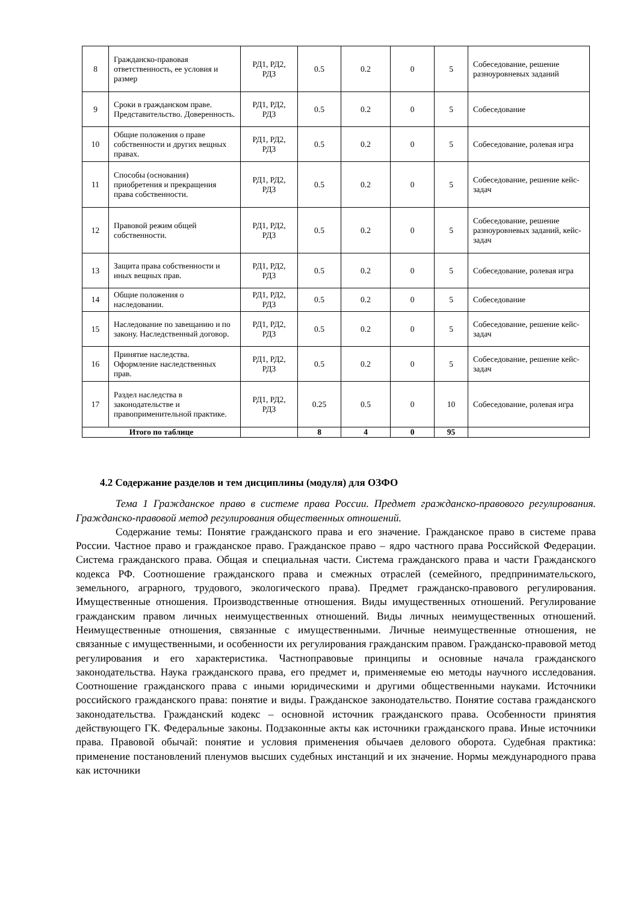| 8 | Гражданско-правовая ответственность, ее условия и размер | РД1, РД2, РД3 | 0.5 | 0.2 | 0 | 5 | Собеседование, решение разноуровневых заданий |
| 9 | Сроки в гражданском праве. Представительство. Доверенность. | РД1, РД2, РД3 | 0.5 | 0.2 | 0 | 5 | Собеседование |
| 10 | Общие положения о праве собственности и других вещных правах. | РД1, РД2, РД3 | 0.5 | 0.2 | 0 | 5 | Собеседование, ролевая игра |
| 11 | Способы (основания) приобретения и прекращения права собственности. | РД1, РД2, РД3 | 0.5 | 0.2 | 0 | 5 | Собеседование, решение кейс-задач |
| 12 | Правовой режим общей собственности. | РД1, РД2, РД3 | 0.5 | 0.2 | 0 | 5 | Собеседование, решение разноуровневых заданий, кейс-задач |
| 13 | Защита права собственности и иных вещных прав. | РД1, РД2, РД3 | 0.5 | 0.2 | 0 | 5 | Собеседование, ролевая игра |
| 14 | Общие положения о наследовании. | РД1, РД2, РД3 | 0.5 | 0.2 | 0 | 5 | Собеседование |
| 15 | Наследование по завещанию и по закону. Наследственный договор. | РД1, РД2, РД3 | 0.5 | 0.2 | 0 | 5 | Собеседование, решение кейс-задач |
| 16 | Принятие наследства. Оформление наследственных прав. | РД1, РД2, РД3 | 0.5 | 0.2 | 0 | 5 | Собеседование, решение кейс-задач |
| 17 | Раздел наследства в законодательстве и правоприменительной практике. | РД1, РД2, РД3 | 0.25 | 0.5 | 0 | 10 | Собеседование, ролевая игра |
| Итого по таблице | | | 8 | 4 | 0 | 95 | |
4.2 Содержание разделов и тем дисциплины (модуля) для ОЗФО
Тема 1 Гражданское право в системе права России. Предмет гражданско-правового регулирования. Гражданско-правовой метод регулирования общественных отношений.
Содержание темы: Понятие гражданского права и его значение. Гражданское право в системе права России. Частное право и гражданское право. Гражданское право – ядро частного права Российской Федерации. Система гражданского права. Общая и специальная части. Система гражданского права и части Гражданского кодекса РФ. Соотношение гражданского права и смежных отраслей (семейного, предпринимательского, земельного, аграрного, трудового, экологического права). Предмет гражданско-правового регулирования. Имущественные отношения. Производственные отношения. Виды имущественных отношений. Регулирование гражданским правом личных неимущественных отношений. Виды личных неимущественных отношений. Неимущественные отношения, связанные с имущественными. Личные неимущественные отношения, не связанные с имущественными, и особенности их регулирования гражданским правом. Гражданско-правовой метод регулирования и его характеристика. Частноправовые принципы и основные начала гражданского законодательства. Наука гражданского права, его предмет и, применяемые ею методы научного исследования. Соотношение гражданского права с иными юридическими и другими общественными науками. Источники российского гражданского права: понятие и виды. Гражданское законодательство. Понятие состава гражданского законодательства. Гражданский кодекс – основной источник гражданского права. Особенности принятия действующего ГК. Федеральные законы. Подзаконные акты как источники гражданского права. Иные источники права. Правовой обычай: понятие и условия применения обычаев делового оборота. Судебная практика: применение постановлений пленумов высших судебных инстанций и их значение. Нормы международного права как источники